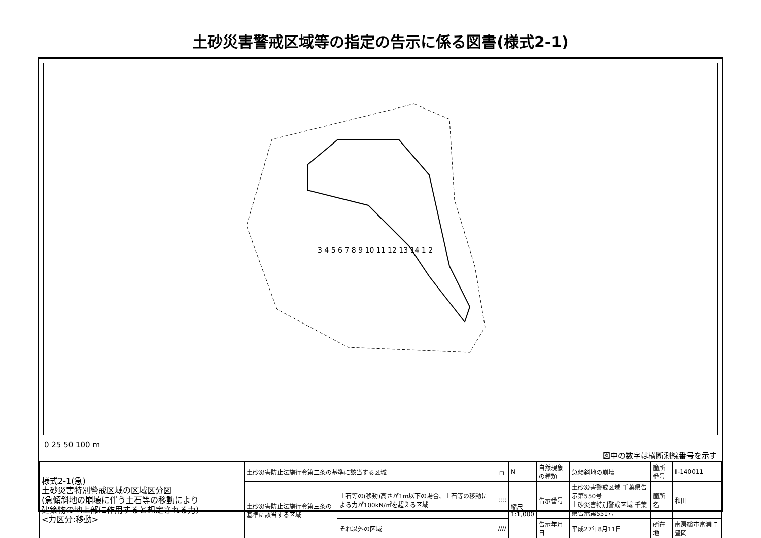土砂災害警戒区域等の指定の告示に係る図書(様式2-1)
3 4 5 6 7 8 9 10 11 12 13 14 1 2
0 25 50 100 m 図中の数字は横断測線番号を示す
| 様式2-1(急) 土砂災害特別警戒区域の区域区分図 (急傾斜地の崩壊に伴う土石等の移動により 建築物の地上部に作用すると想定される力) <力区分:移動> | 土砂災害防止法施行令第二条の基準に該当する区域 | | ┌┐ | N | 自然現象の種類 | 急傾斜地の崩壊 | 箇所番号 | Ⅱ-140011 |
| | 土砂災害防止法施行令第三条の基準に該当する区域 | 土石等の(移動)高さが1m以下の場合、土石等の移動による力が100kN/㎡を超える区域 | :::: | 縮尺 1:1,000 | 告示番号 | 土砂災害警戒区域 千葉県告示第550号 土砂災害特別警戒区域 千葉県告示第551号 | 箇所名 | 和田 |
| | | それ以外の区域 | //// | | 告示年月日 | 平成27年8月11日 | 所在地 | 南房総市富浦町豊岡 |